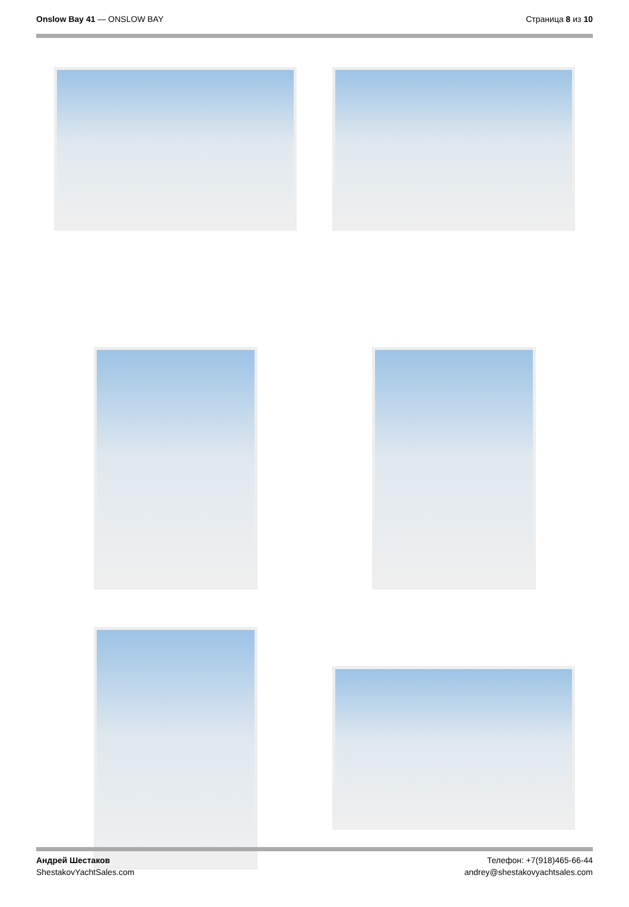Onslow Bay 41 — ONSLOW BAY Страница 8 из 10
Андрей Шестаков
ShestakovYachtSales.com
Телефон: +7(918)465-66-44
andrey@shestakovyachtsales.com